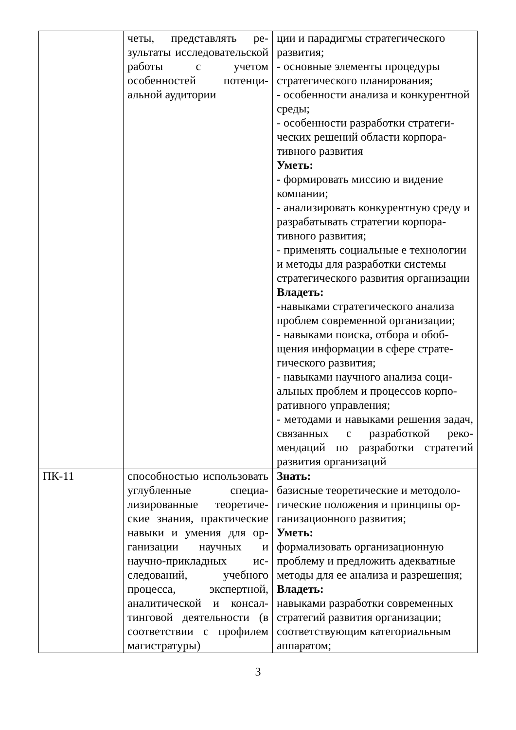| | четы, представлять ре­зультаты исследователь­ской работы с учетом особенностей потенци­альной аудитории | ции и парадигмы стратегического развития; - основные элементы процедуры стратегического планирования; - особенности анализа и конкурент­ной среды; - особенности разработки стратеги­ческих решений области корпора­тивного развития Уметь: - формировать миссию и видение компании; - анализировать конкурентную среду и разрабатывать стратегии корпора­тивного развития; - применять социальные е техноло­гии и методы для разработки систе­мы стратегического развития орга­низации Владеть: - навыками стратегического анализа проблем современной организации; - навыками поиска, отбора и обоб­щения информации в сфере страте­гического развития; - навыками научного анализа соци­альных проблем и процессов корпо­ративного управления; - методами и навыками решения за­дач, связанных с разработкой реко­мендаций по разработки стратегий развития организаций |
| ПК-11 | способностью использо­вать углубленные специа­лизированные теоретиче­ские знания, практические навыки и умения для ор­ганизации научных и научно-прикладных ис­следований, учебного процесса, экспертной, аналитической и консал­тинговой деятельности (в соответствии с профилем магистратуры) | Знать: базисные теоретические и методоло­гические положения и принципы ор­ганизационного развития; Уметь: формализовать организационную проблему и предложить адекватные методы для ее анализа и разрешения; Владеть: навыками разработки современных стратегий развития организации; соответствующим категориальным аппаратом; |
3